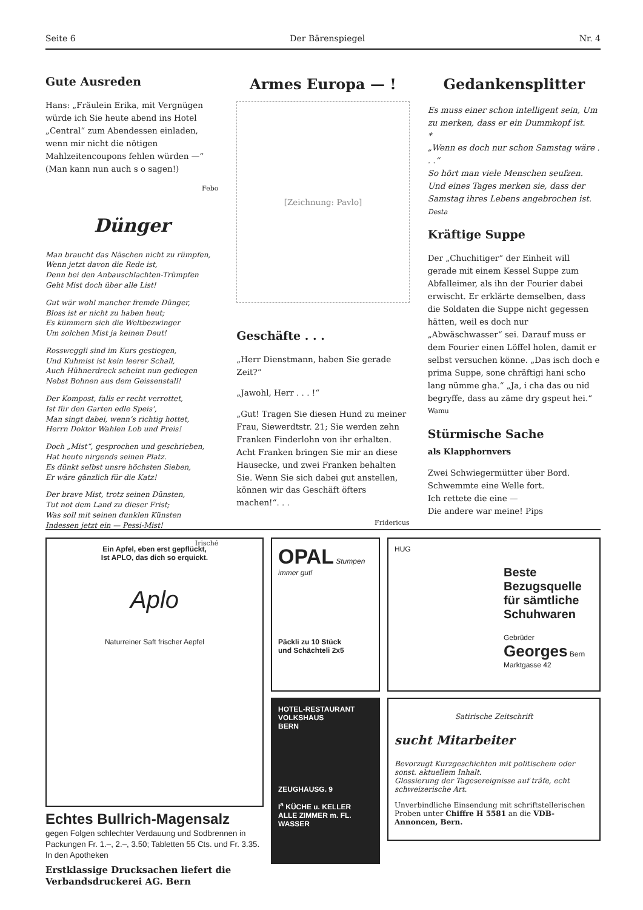Seite 6 Der Bärenspiegel Nr. 4
Gute Ausreden
Hans: „Fräulein Erika, mit Vergnügen würde ich Sie heute abend ins Hotel „Central“ zum Abendessen einladen, wenn mir nicht die nötigen Mahlzeitencoupons fehlen würden —“
(Man kann nun auch s o sagen!)
Febo
Dünger
Man braucht das Näschen nicht zu rümpfen,
Wenn jetzt davon die Rede ist,
Denn bei den Anbauschlachten-Trümpfen
Geht Mist doch über alle List!
Gut wär wohl mancher fremde Dünger,
Bloss ist er nicht zu haben heut;
Es kümmern sich die Weltbezwinger
Um solchen Mist ja keinen Deut!
Rossweggli sind im Kurs gestiegen,
Und Kuhmist ist kein leerer Schall,
Auch Hühnerdreck scheint nun gediegen
Nebst Bohnen aus dem Geissenstall!
Der Kompost, falls er recht verrottet,
Ist für den Garten edle Speis’,
Man singt dabei, wenn’s richtig hottet,
Herrn Doktor Wahlen Lob und Preis!
Doch „Mist“, gesprochen und geschrieben,
Hat heute nirgends seinen Platz.
Es dünkt selbst unsre höchsten Sieben,
Er wäre gänzlich für die Katz!
Der brave Mist, trotz seinen Dünsten,
Tut not dem Land zu dieser Frist;
Was soll mit seinen dunklen Künsten
Indessen jetzt ein — Pessi-Mist!
Irisché
Armes Europa — !
[Zeichnung: Pavlo]
Geschäfte . . .
„Herr Dienstmann, haben Sie gerade Zeit?“
„Jawohl, Herr . . . !“
„Gut! Tragen Sie diesen Hund zu meiner Frau, Siewerdtstr. 21; Sie werden zehn Franken Finderlohn von ihr erhalten. Acht Franken bringen Sie mir an diese Hausecke, und zwei Franken behalten Sie. Wenn Sie sich dabei gut anstellen, können wir das Geschäft öfters machen!“. . .
Fridericus
Gedankensplitter
Es muss einer schon intelligent sein, Um zu merken, dass er ein Dummkopf ist.
*
„Wenn es doch nur schon Samstag wäre . . .“
So hört man viele Menschen seufzen. Und eines Tages merken sie, dass der Samstag ihres Lebens angebrochen ist. Desta
Kräftige Suppe
Der „Chuchitiger“ der Einheit will gerade mit einem Kessel Suppe zum Abfalleimer, als ihn der Fourier dabei erwischt. Er erklärte demselben, dass die Soldaten die Suppe nicht gegessen hätten, weil es doch nur „Abwäschwasser“ sei. Darauf muss er dem Fourier einen Löffel holen, damit er selbst versuchen könne. „Das isch doch e prima Suppe, sone chräftigi hani scho lang nümme gha.“ „Ja, i cha das ou nid begryffe, dass au zäme dry gspeut hei.“ Wamu
Stürmische Sache
als Klapphornvers
Zwei Schwiegermütter über Bord.
Schwemmte eine Welle fort.
Ich rettete die eine —
Die andere war meine! Pips
Ein Apfel, eben erst gepflückt,
Ist APLO, das dich so erquickt.
Aplo
Naturreiner Saft frischer Aepfel
Echtes Bullrich-Magensalz
gegen Folgen schlechter Verdauung und Sodbrennen in Packungen Fr. 1.–, 2.–, 3.50; Tabletten 55 Cts. und Fr. 3.35. In den Apotheken
Erstklassige Drucksachen liefert die Verbandsdruckerei AG. Bern
OPAL Stumpen
immer gut!
Päckli zu 10 Stück
und Schächteli 2x5
HOTEL-RESTAURANT
VOLKSHAUS
BERN
ZEUGHAUSG. 9
I<sup>a</sup> KÜCHE u. KELLER
ALLE ZIMMER m. FL. WASSER
HUG
Beste
Bezugsquelle
für sämtliche
Schuhwaren
Gebrüder Georges Bern Marktgasse 42
Satirische Zeitschrift
sucht Mitarbeiter
Bevorzugt Kurzgeschichten mit politischem oder sonst. aktuellem Inhalt.
Glossierung der Tagesereignisse auf träfe, echt schweizerische Art.
Unverbindliche Einsendung mit schriftstellerischen Proben unter Chiffre H 5581 an die VDB-Annoncen, Bern.